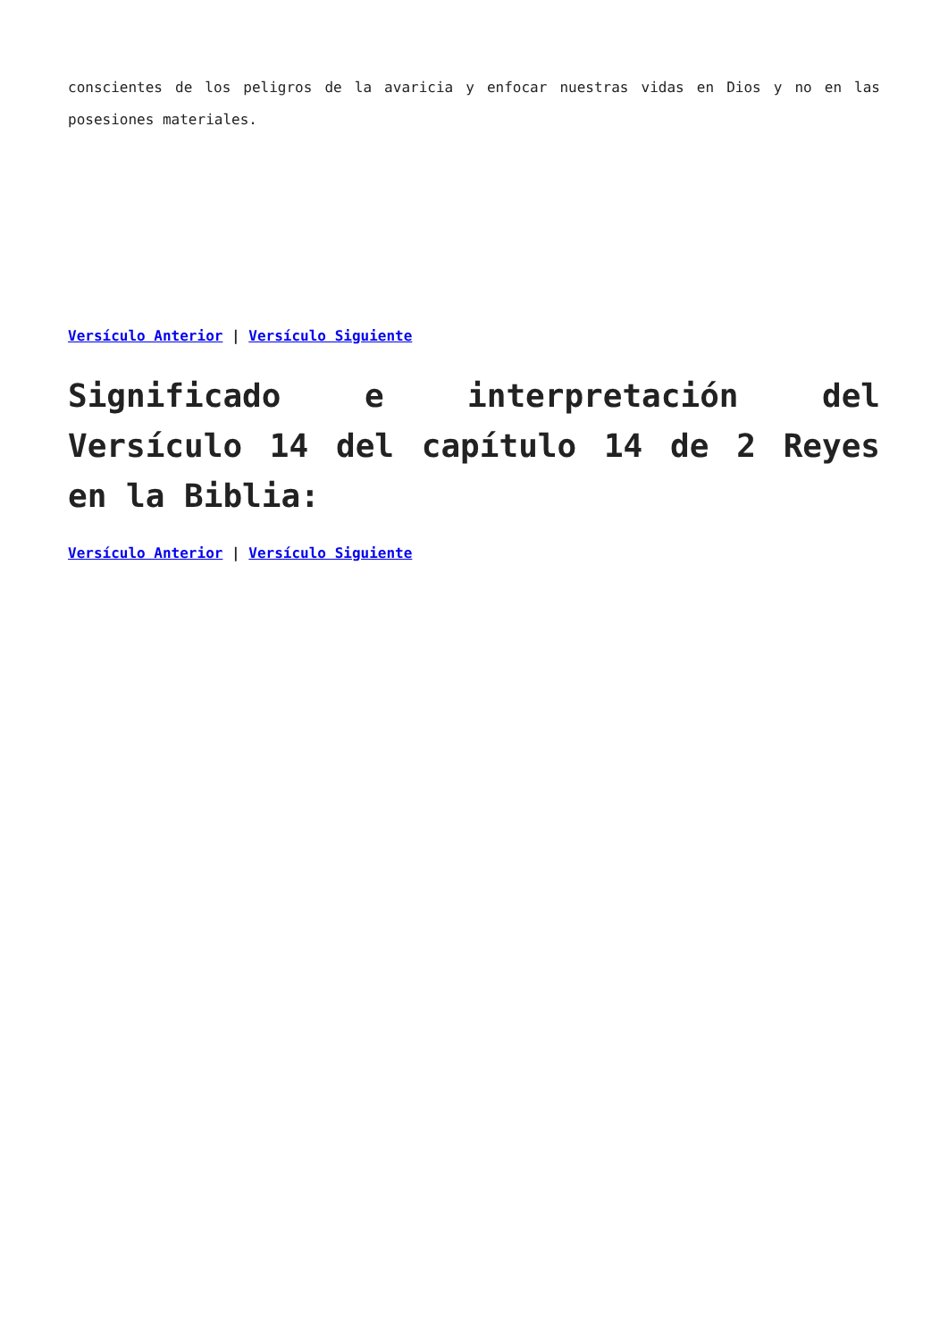conscientes de los peligros de la avaricia y enfocar nuestras vidas en Dios y no en las posesiones materiales.
Versículo Anterior | Versículo Siguiente
Significado e interpretación del Versículo 14 del capítulo 14 de 2 Reyes en la Biblia:
Versículo Anterior | Versículo Siguiente